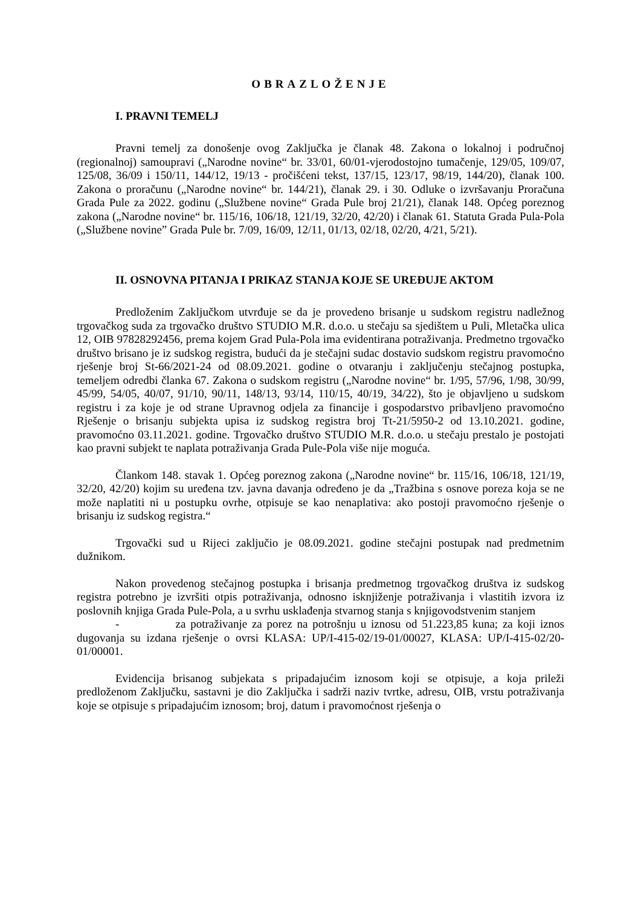OBRAZLOŽENJE
I. PRAVNI TEMELJ
Pravni temelj za donošenje ovog Zaključka je članak 48. Zakona o lokalnoj i područnoj (regionalnoj) samoupravi („Narodne novine“ br. 33/01, 60/01-vjerodostojno tumačenje, 129/05, 109/07, 125/08, 36/09 i 150/11, 144/12, 19/13 - pročišćeni tekst, 137/15, 123/17, 98/19, 144/20), članak 100. Zakona o proračunu („Narodne novine“ br. 144/21), članak 29. i 30. Odluke o izvršavanju Proračuna Grada Pule za 2022. godinu („Službene novine“ Grada Pule broj 21/21), članak 148. Općeg poreznog zakona („Narodne novine“ br. 115/16, 106/18, 121/19, 32/20, 42/20) i članak 61. Statuta Grada Pula-Pola („Službene novine” Grada Pule br. 7/09, 16/09, 12/11, 01/13, 02/18, 02/20, 4/21, 5/21).
II. OSNOVNA PITANJA I PRIKAZ STANJA KOJE SE UREĐUJE AKTOM
Predloženim Zaključkom utvrđuje se da je provedeno brisanje u sudskom registru nadležnog trgovačkog suda za trgovačko društvo STUDIO M.R. d.o.o. u stečaju sa sjedištem u Puli, Mletačka ulica 12, OIB 97828292456, prema kojem Grad Pula-Pola ima evidentirana potraživanja. Predmetno trgovačko društvo brisano je iz sudskog registra, budući da je stečajni sudac dostavio sudskom registru pravomoćno rješenje broj St-66/2021-24 od 08.09.2021. godine o otvaranju i zaključenju stečajnog postupka, temeljem odredbi članka 67. Zakona o sudskom registru („Narodne novine“ br. 1/95, 57/96, 1/98, 30/99, 45/99, 54/05, 40/07, 91/10, 90/11, 148/13, 93/14, 110/15, 40/19, 34/22), što je objavljeno u sudskom registru i za koje je od strane Upravnog odjela za financije i gospodarstvo pribavljeno pravomoćno Rješenje o brisanju subjekta upisa iz sudskog registra broj Tt-21/5950-2 od 13.10.2021. godine, pravomoćno 03.11.2021. godine. Trgovačko društvo STUDIO M.R. d.o.o. u stečaju prestalo je postojati kao pravni subjekt te naplata potraživanja Grada Pule-Pola više nije moguća.
Člankom 148. stavak 1. Općeg poreznog zakona („Narodne novine“ br. 115/16, 106/18, 121/19, 32/20, 42/20) kojim su uređena tzv. javna davanja određeno je da „Tražbina s osnove poreza koja se ne može naplatiti ni u postupku ovrhe, otpisuje se kao nenaplativa: ako postoji pravomoćno rješenje o brisanju iz sudskog registra.“
Trgovački sud u Rijeci zaključio je 08.09.2021. godine stečajni postupak nad predmetnim dužnikom.
Nakon provedenog stečajnog postupka i brisanja predmetnog trgovačkog društva iz sudskog registra potrebno je izvršiti otpis potraživanja, odnosno isknjiženje potraživanja i vlastitih izvora iz poslovnih knjiga Grada Pule-Pola, a u svrhu usklađenja stvarnog stanja s knjigovodstvenim stanjem
- za potraživanje za porez na potrošnju u iznosu od 51.223,85 kuna; za koji iznos dugovanja su izdana rješenje o ovrsi KLASA: UP/I-415-02/19-01/00027, KLASA: UP/I-415-02/20-01/00001.
Evidencija brisanog subjekata s pripadajućim iznosom koji se otpisuje, a koja prileži predloženom Zaključku, sastavni je dio Zaključka i sadrži naziv tvrtke, adresu, OIB, vrstu potraživanja koje se otpisuje s pripadajućim iznosom; broj, datum i pravomoćnost rješenja o